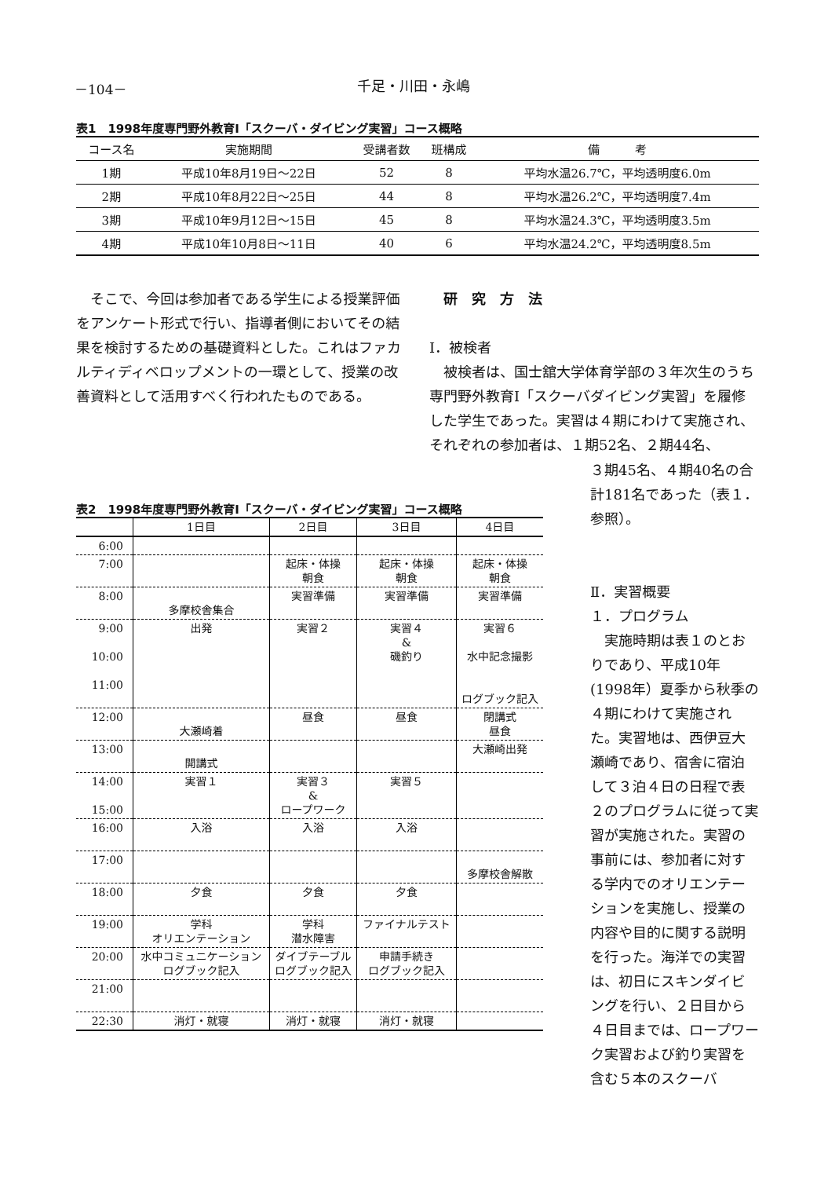－104－ 千足・川田・永嶋
表1　1998年度専門野外教育Ⅰ「スクーバ・ダイビング実習」コース概略
| コース名 | 実施期間 | 受講者数 | 班構成 | 備 考 |
| --- | --- | --- | --- | --- |
| 1期 | 平成10年8月19日～22日 | 52 | 8 | 平均水温26.7℃，平均透明度6.0m |
| 2期 | 平成10年8月22日～25日 | 44 | 8 | 平均水温26.2℃，平均透明度7.4m |
| 3期 | 平成10年9月12日～15日 | 45 | 8 | 平均水温24.3℃，平均透明度3.5m |
| 4期 | 平成10年10月8日～11日 | 40 | 6 | 平均水温24.2℃，平均透明度8.5m |
　そこで、今回は参加者である学生による授業評価をアンケート形式で行い、指導者側においてその結果を検討するための基礎資料とした。これはファカルティディベロップメントの一環として、授業の改善資料として活用すべく行われたものである。
　研　究　方　法
Ⅰ．被検者
　被検者は、国士舘大学体育学部の３年次生のうち専門野外教育Ⅰ「スクーバダイビング実習」を履修した学生であった。実習は４期にわけて実施され、それぞれの参加者は、１期52名、２期44名、
３期45名、４期40名の合計181名であった（表１．参照）。
Ⅱ．実習概要
１．プログラム
　実施時期は表１のとおりであり、平成10年(1998年）夏季から秋季の４期にわけて実施された。実習地は、西伊豆大瀬崎であり、宿舎に宿泊して３泊４日の日程で表２のプログラムに従って実習が実施された。実習の事前には、参加者に対する学内でのオリエンテーションを実施し、授業の内容や目的に関する説明を行った。海洋での実習は、初日にスキンダイビングを行い、２日目から４日目までは、ロープワーク実習および釣り実習を含む５本のスクーバ
表2　1998年度専門野外教育Ⅰ「スクーバ・ダイビング実習」コース概略
| | 1日目 | 2日目 | 3日目 | 4日目 |
| --- | --- | --- | --- | --- |
| 6:00 | | | | |
| 7:00 | | 起床・体操 朝食 | 起床・体操 朝食 | 起床・体操 朝食 |
| 8:00 | 多摩校舎集合 | 実習準備 | 実習準備 | 実習準備 |
| 9:00 10:00 11:00 | 出発 | 実習２ | 実習４ & 磯釣り | 実習６ 水中記念撮影 ログブック記入 |
| 12:00 | 大瀬崎着 | 昼食 | 昼食 | 閉講式 昼食 |
| 13:00 | 開講式 | | | 大瀬崎出発 |
| 14:00 15:00 | 実習１ | 実習３ & ロープワーク | 実習５ | |
| 16:00 | 入浴 | 入浴 | 入浴 | |
| 17:00 | | | | 多摩校舎解散 |
| 18:00 | 夕食 | 夕食 | 夕食 | |
| 19:00 | 学科 オリエンテーション | 学科 潜水障害 | ファイナルテスト | |
| 20:00 | 水中コミュニケーション ログブック記入 | ダイブテーブル ログブック記入 | 申請手続き ログブック記入 | |
| 21:00 | | | | |
| 22:30 | 消灯・就寝 | 消灯・就寝 | 消灯・就寝 | |